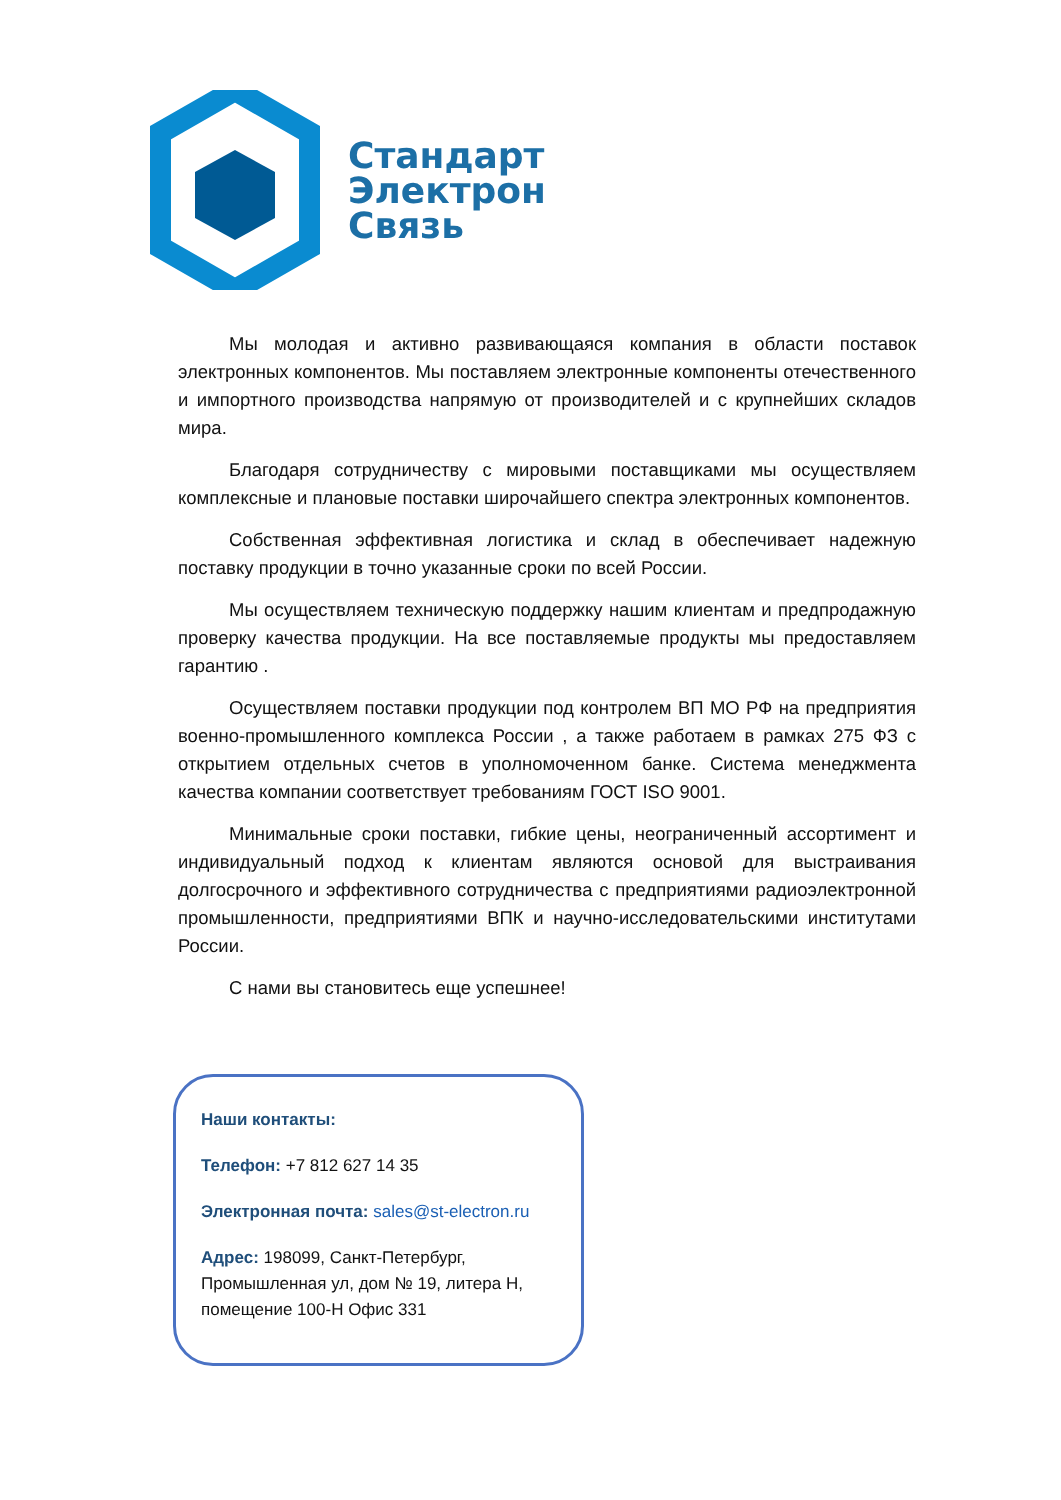Стандарт
Электрон
Связь
Мы молодая и активно развивающаяся компания в области поставок электронных компонентов. Мы поставляем электронные компоненты отечественного и импортного производства напрямую от производителей и с крупнейших складов мира.
Благодаря сотрудничеству с мировыми поставщиками мы осуществляем комплексные и плановые поставки широчайшего спектра электронных компонентов.
Собственная эффективная логистика и склад в обеспечивает надежную поставку продукции в точно указанные сроки по всей России.
Мы осуществляем техническую поддержку нашим клиентам и предпродажную проверку качества продукции. На все поставляемые продукты мы предоставляем гарантию .
Осуществляем поставки продукции под контролем ВП МО РФ на предприятия военно-промышленного комплекса России , а также работаем в рамках 275 ФЗ с открытием отдельных счетов в уполномоченном банке. Система менеджмента качества компании соответствует требованиям ГОСТ ISO 9001.
Минимальные сроки поставки, гибкие цены, неограниченный ассортимент и индивидуальный подход к клиентам являются основой для выстраивания долгосрочного и эффективного сотрудничества с предприятиями радиоэлектронной промышленности, предприятиями ВПК и научно-исследовательскими институтами России.
С нами вы становитесь еще успешнее!
Наши контакты:
Телефон: +7 812 627 14 35
Электронная почта: sales@st-electron.ru
Адрес: 198099, Санкт-Петербург, Промышленная ул, дом № 19, литера Н, помещение 100-Н Офис 331